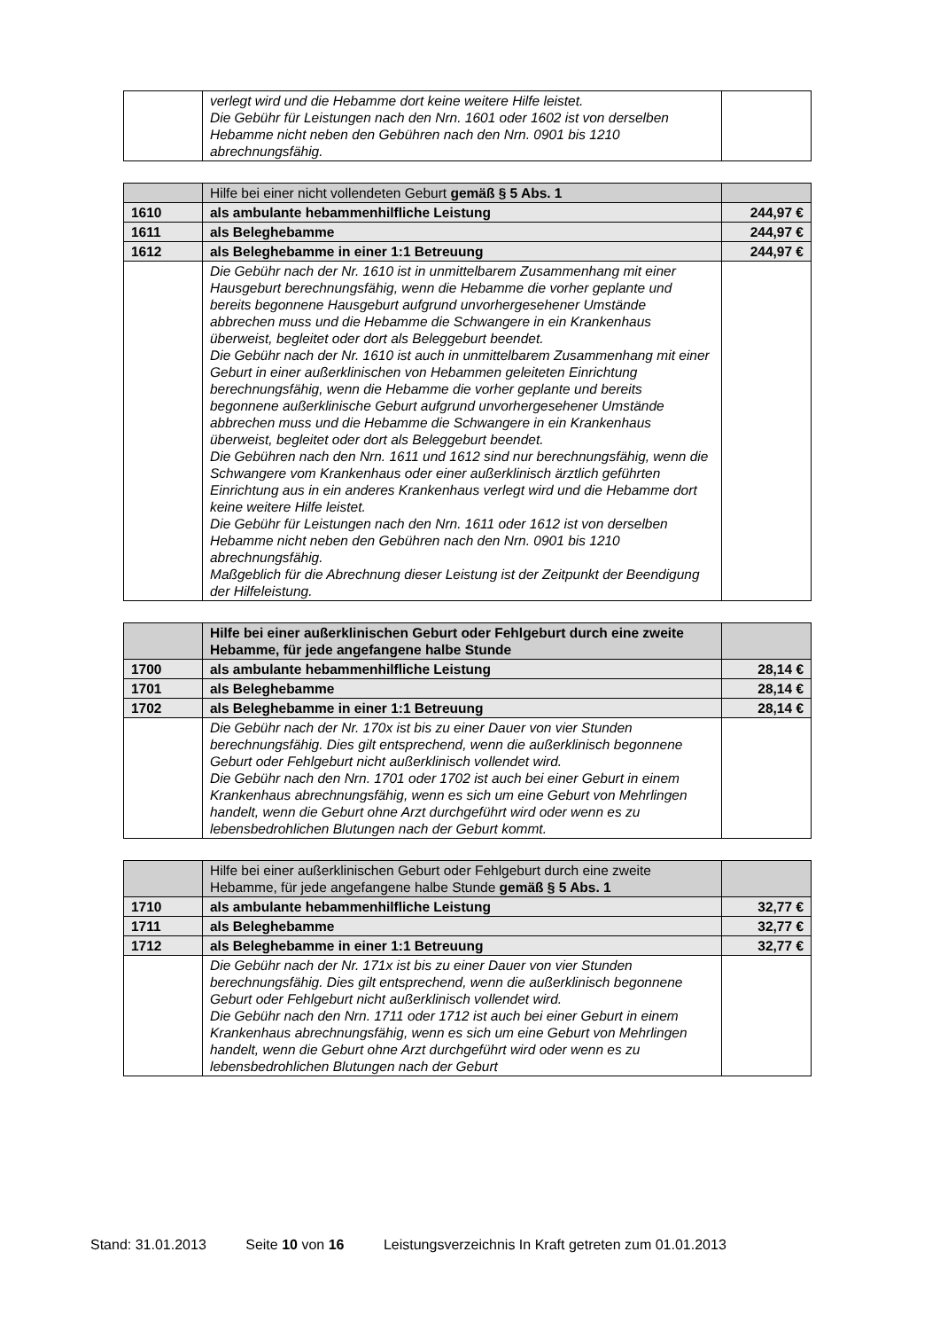| | verlegt wird und die Hebamme dort keine weitere Hilfe leistet. Die Gebühr für Leistungen nach den Nrn. 1601 oder 1602 ist von derselben Hebamme nicht neben den Gebühren nach den Nrn. 0901 bis 1210 abrechnungsfähig. | |
| | Hilfe bei einer nicht vollendeten Geburt gemäß § 5 Abs. 1 | |
| 1610 | als ambulante hebammenhilfliche Leistung | 244,97 € |
| 1611 | als Beleghebamme | 244,97 € |
| 1612 | als Beleghebamme in einer 1:1 Betreuung | 244,97 € |
| | Die Gebühr nach der Nr. 1610 ist in unmittelbarem Zusammenhang mit einer Hausgeburt berechnungsfähig, wenn die Hebamme die vorher geplante und bereits begonnene Hausgeburt aufgrund unvorhergesehener Umstände abbrechen muss und die Hebamme die Schwangere in ein Krankenhaus überweist, begleitet oder dort als Beleggeburt beendet. Die Gebühr nach der Nr. 1610 ist auch in unmittelbarem Zusammenhang mit einer Geburt in einer außerklinischen von Hebammen geleiteten Einrichtung berechnungsfähig, wenn die Hebamme die vorher geplante und bereits begonnene außerklinische Geburt aufgrund unvorhergesehener Umstände abbrechen muss und die Hebamme die Schwangere in ein Krankenhaus überweist, begleitet oder dort als Beleggeburt beendet. Die Gebühren nach den Nrn. 1611 und 1612 sind nur berechnungsfähig, wenn die Schwangere vom Krankenhaus oder einer außerklinisch ärztlich geführten Einrichtung aus in ein anderes Krankenhaus verlegt wird und die Hebamme dort keine weitere Hilfe leistet. Die Gebühr für Leistungen nach den Nrn. 1611 oder 1612 ist von derselben Hebamme nicht neben den Gebühren nach den Nrn. 0901 bis 1210 abrechnungsfähig. Maßgeblich für die Abrechnung dieser Leistung ist der Zeitpunkt der Beendigung der Hilfeleistung. | |
| | Hilfe bei einer außerklinischen Geburt oder Fehlgeburt durch eine zweite Hebamme, für jede angefangene halbe Stunde | |
| 1700 | als ambulante hebammenhilfliche Leistung | 28,14 € |
| 1701 | als Beleghebamme | 28,14 € |
| 1702 | als Beleghebamme in einer 1:1 Betreuung | 28,14 € |
| | Die Gebühr nach der Nr. 170x ist bis zu einer Dauer von vier Stunden berechnungsfähig. Dies gilt entsprechend, wenn die außerklinisch begonnene Geburt oder Fehlgeburt nicht außerklinisch vollendet wird. Die Gebühr nach den Nrn. 1701 oder 1702 ist auch bei einer Geburt in einem Krankenhaus abrechnungsfähig, wenn es sich um eine Geburt von Mehrlingen handelt, wenn die Geburt ohne Arzt durchgeführt wird oder wenn es zu lebensbedrohlichen Blutungen nach der Geburt kommt. | |
| | Hilfe bei einer außerklinischen Geburt oder Fehlgeburt durch eine zweite Hebamme, für jede angefangene halbe Stunde gemäß § 5 Abs. 1 | |
| 1710 | als ambulante hebammenhilfliche Leistung | 32,77 € |
| 1711 | als Beleghebamme | 32,77 € |
| 1712 | als Beleghebamme in einer 1:1 Betreuung | 32,77 € |
| | Die Gebühr nach der Nr. 171x ist bis zu einer Dauer von vier Stunden berechnungsfähig. Dies gilt entsprechend, wenn die außerklinisch begonnene Geburt oder Fehlgeburt nicht außerklinisch vollendet wird. Die Gebühr nach den Nrn. 1711 oder 1712 ist auch bei einer Geburt in einem Krankenhaus abrechnungsfähig, wenn es sich um eine Geburt von Mehrlingen handelt, wenn die Geburt ohne Arzt durchgeführt wird oder wenn es zu lebensbedrohlichen Blutungen nach der Geburt | |
Stand: 31.01.2013 Seite 10 von 16 Leistungsverzeichnis In Kraft getreten zum 01.01.2013